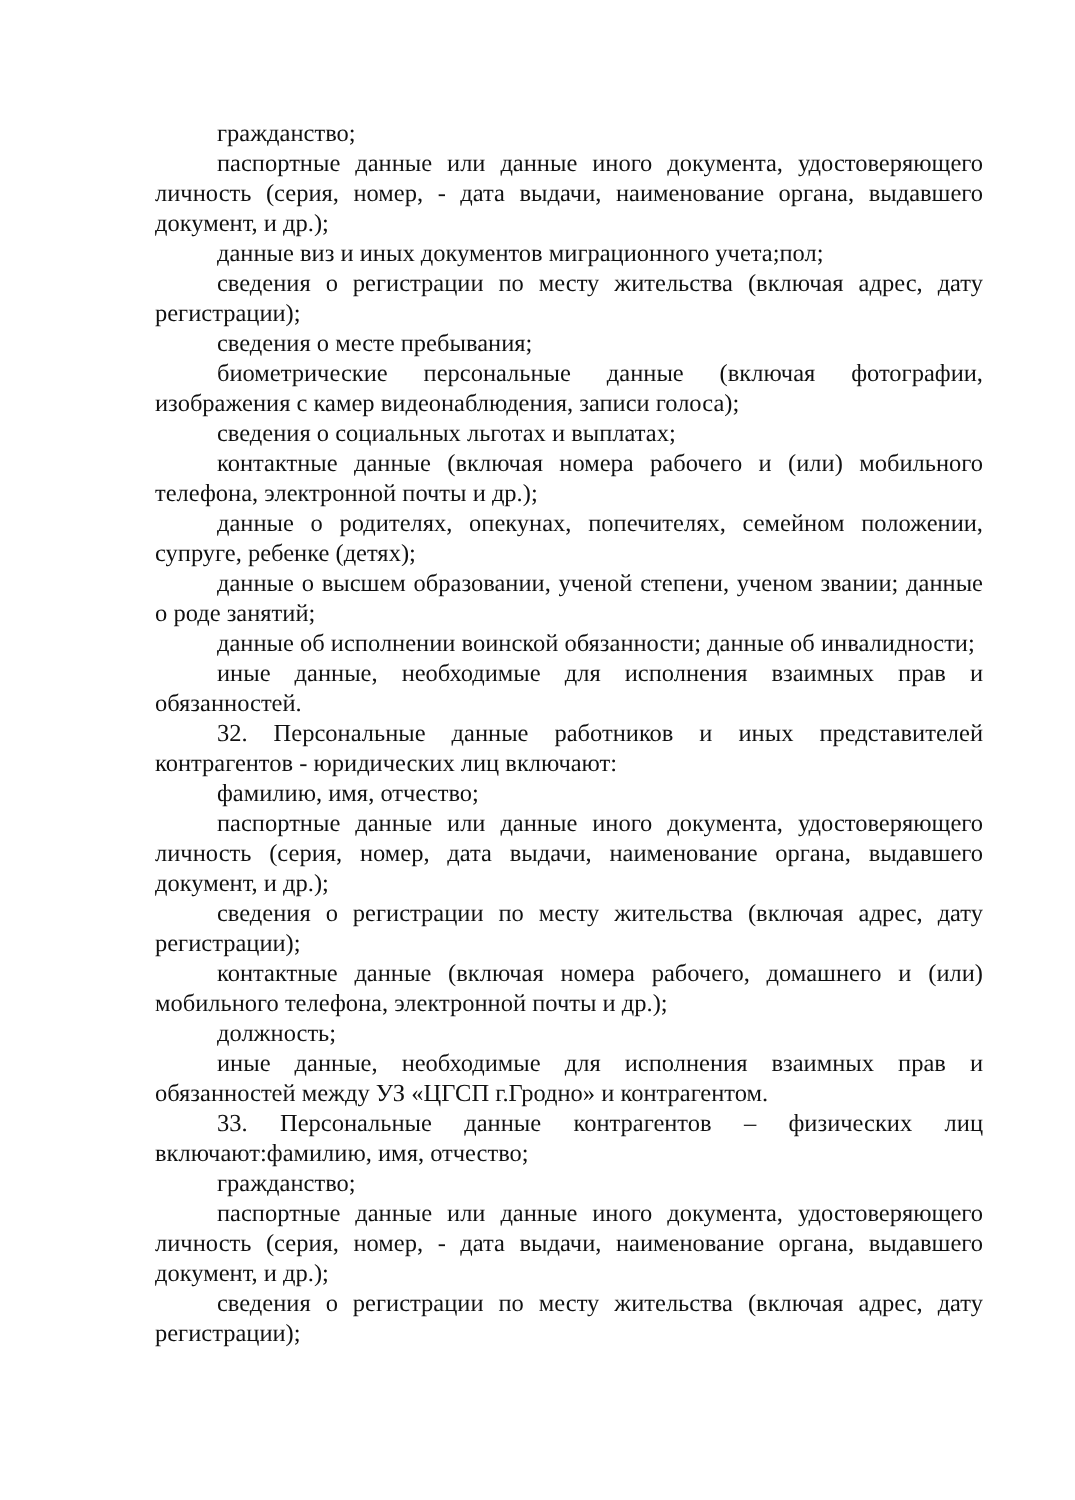гражданство;
паспортные данные или данные иного документа, удостоверяющего личность (серия, номер, - дата выдачи, наименование органа, выдавшего документ, и др.);
данные виз и иных документов миграционного учета;пол;
сведения о регистрации по месту жительства (включая адрес, дату регистрации);
сведения о месте пребывания;
биометрические персональные данные (включая фотографии, изображения с камер видеонаблюдения, записи голоса);
сведения о социальных льготах и выплатах;
контактные данные (включая номера рабочего и (или) мобильного телефона, электронной почты и др.);
данные о родителях, опекунах, попечителях, семейном положении, супруге, ребенке (детях);
данные о высшем образовании, ученой степени, ученом звании; данные о роде занятий;
данные об исполнении воинской обязанности; данные об инвалидности;
иные данные, необходимые для исполнения взаимных прав и обязанностей.
32. Персональные данные работников и иных представителей контрагентов - юридических лиц включают:
фамилию, имя, отчество;
паспортные данные или данные иного документа, удостоверяющего личность (серия, номер, дата выдачи, наименование органа, выдавшего документ, и др.);
сведения о регистрации по месту жительства (включая адрес, дату регистрации);
контактные данные (включая номера рабочего, домашнего и (или) мобильного телефона, электронной почты и др.);
должность;
иные данные, необходимые для исполнения взаимных прав и обязанностей между УЗ «ЦГСП г.Гродно» и контрагентом.
33. Персональные данные контрагентов – физических лиц включают:фамилию, имя, отчество;
гражданство;
паспортные данные или данные иного документа, удостоверяющего личность (серия, номер, - дата выдачи, наименование органа, выдавшего документ, и др.);
сведения о регистрации по месту жительства (включая адрес, дату регистрации);